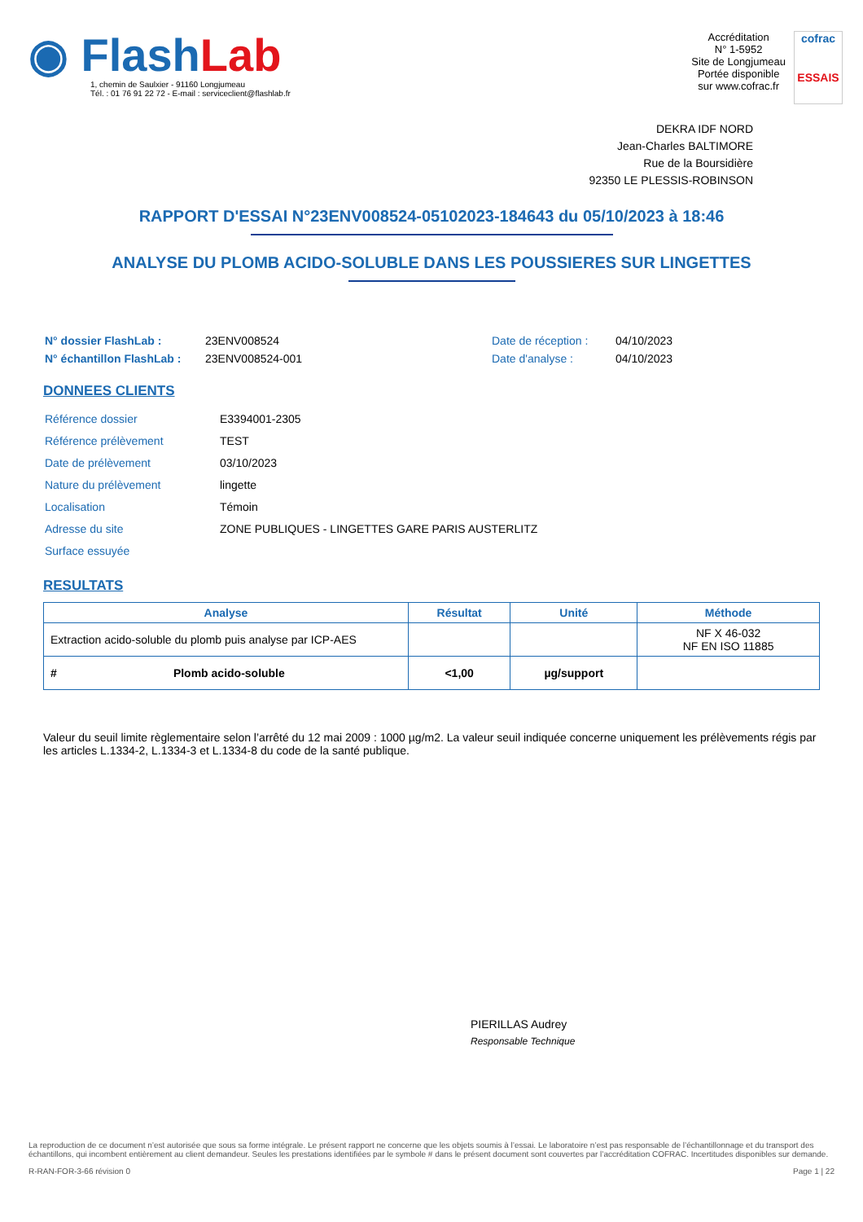◉ Flash Lab
1, chemin de Saulxier - 91160 Longjumeau
Tél. : 01 76 91 22 72 - E-mail : serviceclient@flashlab.fr
Accréditation
N° 1-5952
Site de Longjumeau
Portée disponible
sur www.cofrac.fr
cofrac
ESSAIS
DEKRA IDF NORD
Jean-Charles BALTIMORE
Rue de la Boursidière
92350 LE PLESSIS-ROBINSON
RAPPORT D'ESSAI N°23ENV008524-05102023-184643 du 05/10/2023 à 18:46
ANALYSE DU PLOMB ACIDO-SOLUBLE DANS LES POUSSIERES SUR LINGETTES
| N° dossier FlashLab : | 23ENV008524 | Date de réception : | 04/10/2023 |
| N° échantillon FlashLab : | 23ENV008524-001 | Date d'analyse : | 04/10/2023 |
DONNEES CLIENTS
| Référence dossier | E3394001-2305 |
| Référence prélèvement | TEST |
| Date de prélèvement | 03/10/2023 |
| Nature du prélèvement | lingette |
| Localisation | Témoin |
| Adresse du site | ZONE PUBLIQUES - LINGETTES GARE PARIS AUSTERLITZ |
| Surface essuyée | |
RESULTATS
| Analyse | Résultat | Unité | Méthode |
| --- | --- | --- | --- |
| Extraction acido-soluble du plomb puis analyse par ICP-AES | | | NF X 46-032 NF EN ISO 11885 |
| # Plomb acido-soluble | <1,00 | µg/support | |
Valeur du seuil limite règlementaire selon l’arrêté du 12 mai 2009 : 1000 µg/m2. La valeur seuil indiquée concerne uniquement les prélèvements régis par les articles L.1334-2, L.1334-3 et L.1334-8 du code de la santé publique.
PIERILLAS Audrey
Responsable Technique
La reproduction de ce document n’est autorisée que sous sa forme intégrale. Le présent rapport ne concerne que les objets soumis à l’essai. Le laboratoire n’est pas responsable de l’échantillonnage et du transport des échantillons, qui incombent entièrement au client demandeur. Seules les prestations identifiées par le symbole # dans le présent document sont couvertes par l’accréditation COFRAC. Incertitudes disponibles sur demande.
R-RAN-FOR-3-66 révision 0 Page 1 | 22